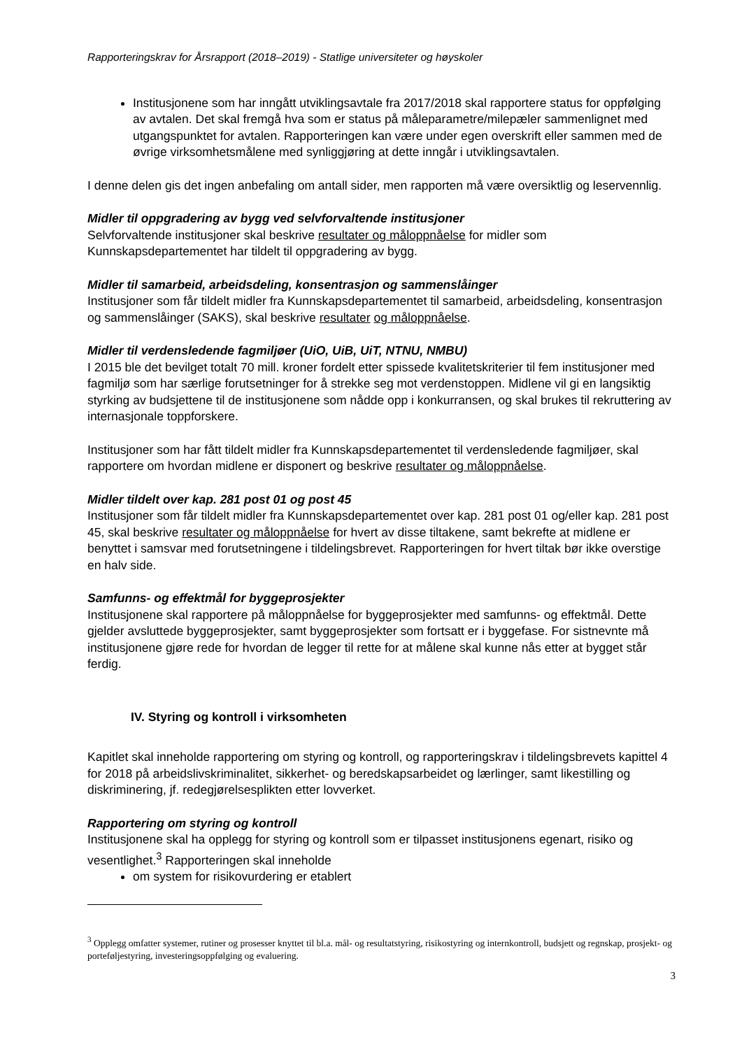Rapporteringskrav for Årsrapport (2018–2019) - Statlige universiteter og høyskoler
Institusjonene som har inngått utviklingsavtale fra 2017/2018 skal rapportere status for oppfølging av avtalen. Det skal fremgå hva som er status på måleparametre/milepæler sammenlignet med utgangspunktet for avtalen. Rapporteringen kan være under egen overskrift eller sammen med de øvrige virksomhetsmålene med synliggjøring at dette inngår i utviklingsavtalen.
I denne delen gis det ingen anbefaling om antall sider, men rapporten må være oversiktlig og leservennlig.
Midler til oppgradering av bygg ved selvforvaltende institusjoner
Selvforvaltende institusjoner skal beskrive resultater og måloppnåelse for midler som Kunnskapsdepartementet har tildelt til oppgradering av bygg.
Midler til samarbeid, arbeidsdeling, konsentrasjon og sammenslåinger
Institusjoner som får tildelt midler fra Kunnskapsdepartementet til samarbeid, arbeidsdeling, konsentrasjon og sammenslåinger (SAKS), skal beskrive resultater og måloppnåelse.
Midler til verdensledende fagmiljøer (UiO, UiB, UiT, NTNU, NMBU)
I 2015 ble det bevilget totalt 70 mill. kroner fordelt etter spissede kvalitetskriterier til fem institusjoner med fagmiljø som har særlige forutsetninger for å strekke seg mot verdenstoppen. Midlene vil gi en langsiktig styrking av budsjettene til de institusjonene som nådde opp i konkurransen, og skal brukes til rekruttering av internasjonale toppforskere.
Institusjoner som har fått tildelt midler fra Kunnskapsdepartementet til verdensledende fagmiljøer, skal rapportere om hvordan midlene er disponert og beskrive resultater og måloppnåelse.
Midler tildelt over kap. 281 post 01 og post 45
Institusjoner som får tildelt midler fra Kunnskapsdepartementet over kap. 281 post 01 og/eller kap. 281 post 45, skal beskrive resultater og måloppnåelse for hvert av disse tiltakene, samt bekrefte at midlene er benyttet i samsvar med forutsetningene i tildelingsbrevet. Rapporteringen for hvert tiltak bør ikke overstige en halv side.
Samfunns- og effektmål for byggeprosjekter
Institusjonene skal rapportere på måloppnåelse for byggeprosjekter med samfunns- og effektmål. Dette gjelder avsluttede byggeprosjekter, samt byggeprosjekter som fortsatt er i byggefase. For sistnevnte må institusjonene gjøre rede for hvordan de legger til rette for at målene skal kunne nås etter at bygget står ferdig.
IV. Styring og kontroll i virksomheten
Kapitlet skal inneholde rapportering om styring og kontroll, og rapporteringskrav i tildelingsbrevets kapittel 4 for 2018 på arbeidslivskriminalitet, sikkerhet- og beredskapsarbeidet og lærlinger, samt likestilling og diskriminering, jf. redegjørelsesplikten etter lovverket.
Rapportering om styring og kontroll
Institusjonene skal ha opplegg for styring og kontroll som er tilpasset institusjonens egenart, risiko og vesentlighet.<sup>3</sup> Rapporteringen skal inneholde
om system for risikovurdering er etablert
<sup>3</sup> Opplegg omfatter systemer, rutiner og prosesser knyttet til bl.a. mål- og resultatstyring, risikostyring og internkontroll, budsjett og regnskap, prosjekt- og porteføljestyring, investeringsoppfølging og evaluering.
3